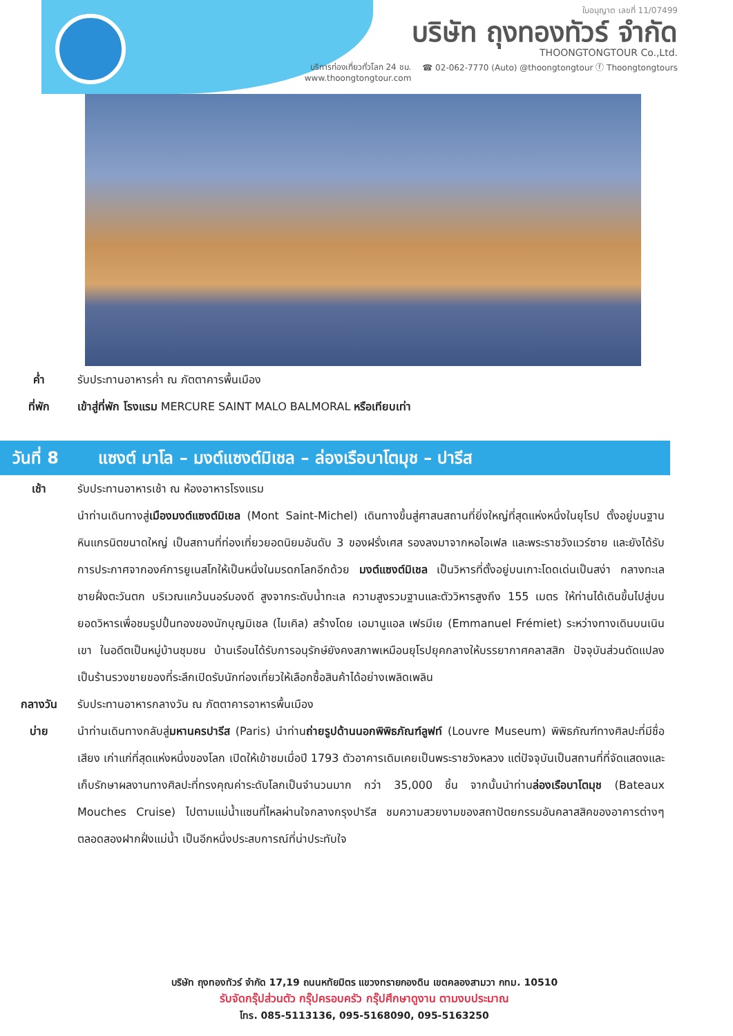ใบอนุญาต เลขที่ 11/07499
บริษัท ถุงทองทัวร์ จำกัด
THOONGTONGTOUR Co.,Ltd.
บริการท่องเที่ยวทั่วโลก 24 ชม.
www.thoongtongtour.com ☎ 02-062-7770 (Auto) @thoongtongtour ⓕ Thoongtongtours
ค่ำ รับประทานอาหารค่ำ ณ ภัตตาคารพื้นเมือง
ที่พัก เข้าสู่ที่พัก โรงแรม MERCURE SAINT MALO BALMORAL หรือเทียบเท่า
วันที่ 8 แซงต์ มาโล – มงต์แซงต์มิเชล – ล่องเรือบาโตมุช – ปารีส
เช้า รับประทานอาหารเช้า ณ ห้องอาหารโรงแรม
นำท่านเดินทางสู่เมืองมงต์แซงต์มิเชล (Mont Saint-Michel) เดินทางขึ้นสู่ศาสนสถานที่ยิ่งใหญ่ที่สุดแห่งหนึ่งในยุโรป ตั้งอยู่บนฐานหินแกรนิตขนาดใหญ่ เป็นสถานที่ท่องเที่ยวยอดนิยมอันดับ 3 ของฝรั่งเศส รองลงมาจากหอไอเฟล และพระราชวังแวร์ซาย และยังได้รับการประกาศจากองค์การยูเนสโกให้เป็นหนึ่งในมรดกโลกอีกด้วย มงต์แซงต์มิเชล เป็นวิหารที่ตั้งอยู่บนเกาะโดดเด่นเป็นสง่า กลางทะเลชายฝั่งตะวันตก บริเวณแคว้นนอร์มองดี สูงจากระดับน้ำทะเล ความสูงรวมฐานและตัววิหารสูงถึง 155 เมตร ให้ท่านได้เดินขึ้นไปสู่บนยอดวิหารเพื่อชมรูปปั้นทองของนักบุญมิเชล (ไมเคิล) สร้างโดย เอมานูแอล เฟรมีเย (Emmanuel Frémiet) ระหว่างทางเดินบนเนินเขา ในอดีตเป็นหมู่บ้านชุมชน บ้านเรือนได้รับการอนุรักษ์ยังคงสภาพเหมือนยุโรปยุคกลางให้บรรยากาศคลาสสิก ปัจจุบันส่วนดัดแปลงเป็นร้านรวงขายของที่ระลึกเปิดรับนักท่องเที่ยวให้เลือกซื้อสินค้าได้อย่างเพลิดเพลิน
กลางวัน รับประทานอาหารกลางวัน ณ ภัตตาคารอาหารพื้นเมือง
บ่าย นำท่านเดินทางกลับสู่มหานครปารีส (Paris) นำท่านถ่ายรูปด้านนอกพิพิธภัณฑ์ลูฟท์ (Louvre Museum) พิพิธภัณฑ์ทางศิลปะที่มีชื่อเสียง เก่าแก่ที่สุดแห่งหนึ่งของโลก เปิดให้เข้าชมเมื่อปี 1793 ตัวอาคารเดิมเคยเป็นพระราชวังหลวง แต่ปัจจุบันเป็นสถานที่ที่จัดแสดงและเก็บรักษาผลงานทางศิลปะที่ทรงคุณค่าระดับโลกเป็นจำนวนมาก กว่า 35,000 ชิ้น จากนั้นนำท่านล่องเรือบาโตมุช (Bateaux Mouches Cruise) ไปตามแม่น้ำแซนที่ไหลผ่านใจกลางกรุงปารีส ชมความสวยงามของสถาปัตยกรรมอันคลาสสิคของอาคารต่างๆตลอดสองฝากฝั่งแม่น้ำ เป็นอีกหนึ่งประสบการณ์ที่น่าประทับใจ
บริษัท ถุงทองทัวร์ จำกัด 17,19 ถนนหทัยมิตร แขวงทรายกองดิน เขตคลองสามวา กทม. 10510
รับจัดกรุ๊ปส่วนตัว กรุ๊ปครอบครัว กรุ๊ปศึกษาดูงาน ตามงบประมาณ
โทร. 085-5113136, 095-5168090, 095-5163250